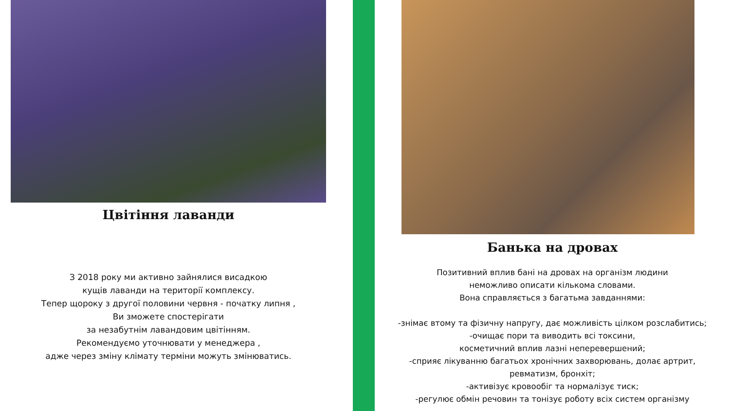Цвітіння лаванди
З 2018 року ми активно зайнялися висадкою
кущів лаванди на території комплексу.
Тепер щороку з другої половини червня - початку липня ,
Ви зможете спостерігати
за незабутнім лавандовим цвітінням.
Рекомендуємо уточнювати у менеджера ,
адже через зміну клімату терміни можуть змінюватись.
Банька на дровах
Позитивний вплив бані на дровах на організм людини
неможливо описати кількома словами.
Вона справляється з багатьма завданнями:
-знімає втому та фізичну напругу, дає можливість цілком розслабитись;
-очищає пори та виводить всі токсини,
косметичний вплив лазні неперевершений;
-сприяє лікуванню багатьох хронічних захворювань, долає артрит,
ревматизм, бронхіт;
-активізує кровообіг та нормалізує тиск;
-регулює обмін речовин та тонізує роботу всіх систем організму